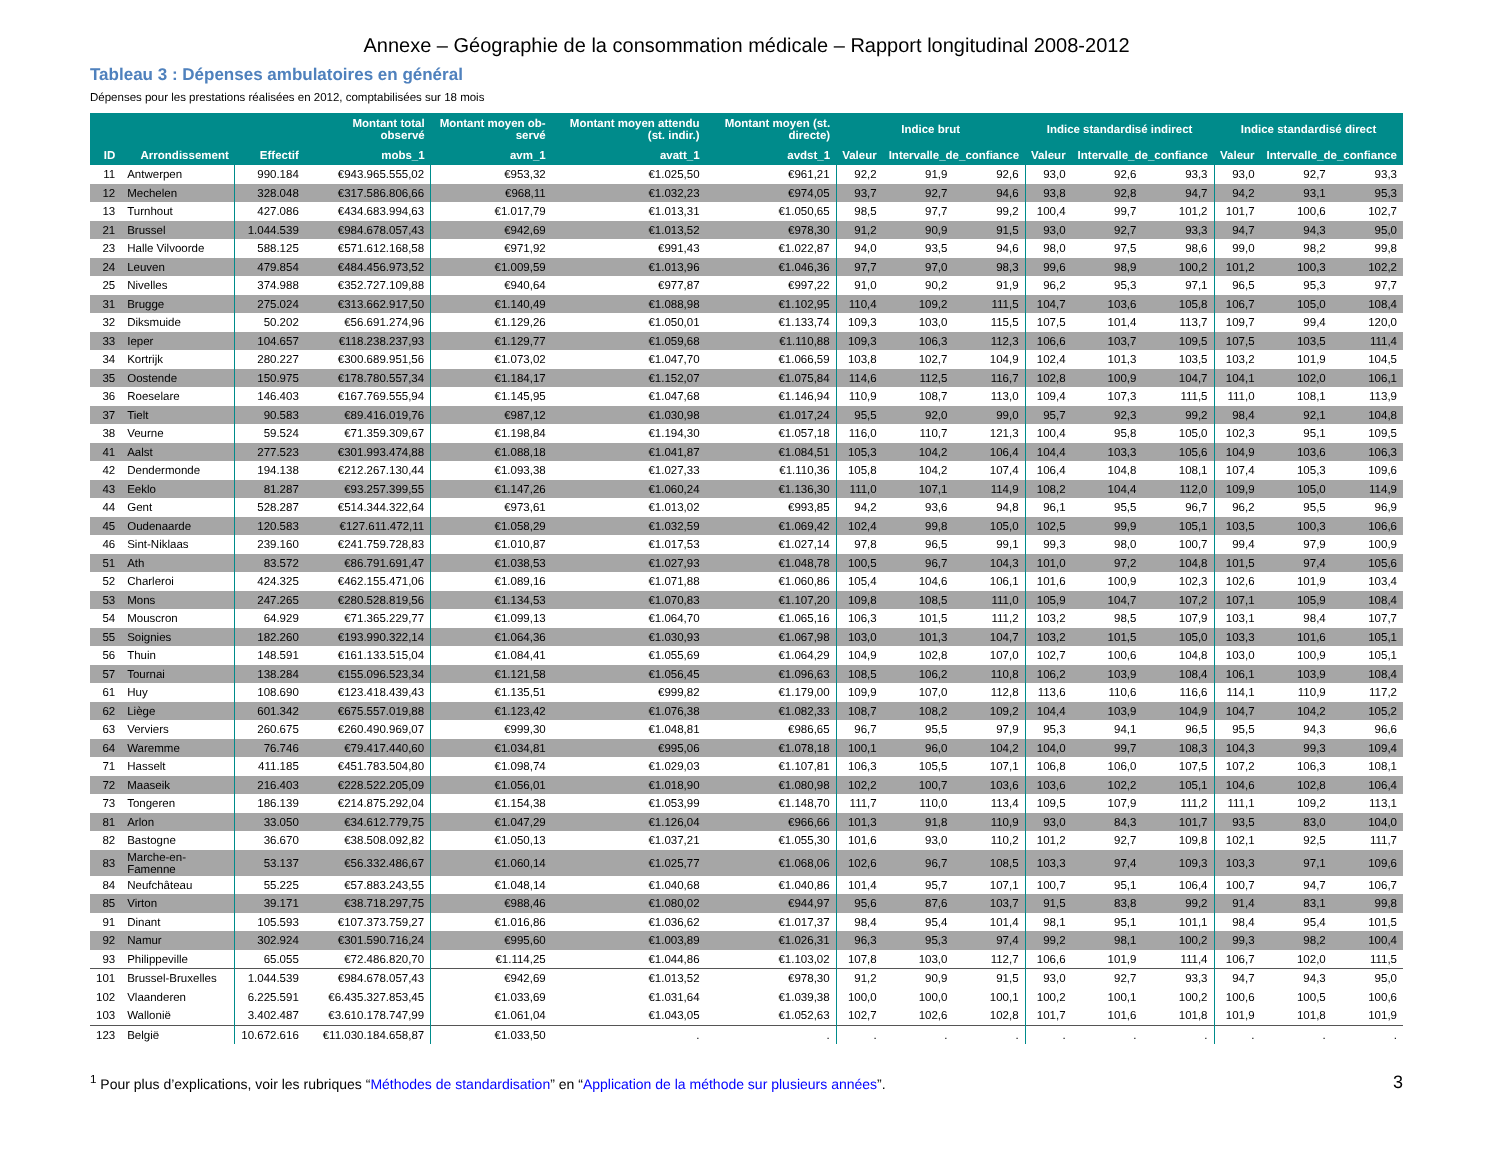Annexe – Géographie de la consommation médicale – Rapport longitudinal 2008-2012
Tableau 3 : Dépenses ambulatoires en général
Dépenses pour les prestations réalisées en 2012, comptabilisées sur 18 mois
| | | | Montant total observé | Montant moyen ob-servé | Montant moyen attendu (st. indir.) | Montant moyen (st. directe) | Indice brut | | | Indice standardisé indirect | | | Indice standardisé direct | | |
| --- | --- | --- | --- | --- | --- | --- | --- | --- | --- | --- | --- | --- | --- | --- | --- |
| ID | Arrondissement | Effectif | mobs_1 | avm_1 | avatt_1 | avdst_1 | Valeur | Intervalle_de_confiance | | Valeur | Intervalle_de_confiance | | Valeur | Intervalle_de_confiance | |
| 11 | Antwerpen | 990.184 | €943.965.555,02 | €953,32 | €1.025,50 | €961,21 | 92,2 | 91,9 | 92,6 | 93,0 | 92,6 | 93,3 | 93,0 | 92,7 | 93,3 |
| 12 | Mechelen | 328.048 | €317.586.806,66 | €968,11 | €1.032,23 | €974,05 | 93,7 | 92,7 | 94,6 | 93,8 | 92,8 | 94,7 | 94,2 | 93,1 | 95,3 |
| 13 | Turnhout | 427.086 | €434.683.994,63 | €1.017,79 | €1.013,31 | €1.050,65 | 98,5 | 97,7 | 99,2 | 100,4 | 99,7 | 101,2 | 101,7 | 100,6 | 102,7 |
| 21 | Brussel | 1.044.539 | €984.678.057,43 | €942,69 | €1.013,52 | €978,30 | 91,2 | 90,9 | 91,5 | 93,0 | 92,7 | 93,3 | 94,7 | 94,3 | 95,0 |
| 23 | Halle Vilvoorde | 588.125 | €571.612.168,58 | €971,92 | €991,43 | €1.022,87 | 94,0 | 93,5 | 94,6 | 98,0 | 97,5 | 98,6 | 99,0 | 98,2 | 99,8 |
| 24 | Leuven | 479.854 | €484.456.973,52 | €1.009,59 | €1.013,96 | €1.046,36 | 97,7 | 97,0 | 98,3 | 99,6 | 98,9 | 100,2 | 101,2 | 100,3 | 102,2 |
| 25 | Nivelles | 374.988 | €352.727.109,88 | €940,64 | €977,87 | €997,22 | 91,0 | 90,2 | 91,9 | 96,2 | 95,3 | 97,1 | 96,5 | 95,3 | 97,7 |
| 31 | Brugge | 275.024 | €313.662.917,50 | €1.140,49 | €1.088,98 | €1.102,95 | 110,4 | 109,2 | 111,5 | 104,7 | 103,6 | 105,8 | 106,7 | 105,0 | 108,4 |
| 32 | Diksmuide | 50.202 | €56.691.274,96 | €1.129,26 | €1.050,01 | €1.133,74 | 109,3 | 103,0 | 115,5 | 107,5 | 101,4 | 113,7 | 109,7 | 99,4 | 120,0 |
| 33 | Ieper | 104.657 | €118.238.237,93 | €1.129,77 | €1.059,68 | €1.110,88 | 109,3 | 106,3 | 112,3 | 106,6 | 103,7 | 109,5 | 107,5 | 103,5 | 111,4 |
| 34 | Kortrijk | 280.227 | €300.689.951,56 | €1.073,02 | €1.047,70 | €1.066,59 | 103,8 | 102,7 | 104,9 | 102,4 | 101,3 | 103,5 | 103,2 | 101,9 | 104,5 |
| 35 | Oostende | 150.975 | €178.780.557,34 | €1.184,17 | €1.152,07 | €1.075,84 | 114,6 | 112,5 | 116,7 | 102,8 | 100,9 | 104,7 | 104,1 | 102,0 | 106,1 |
| 36 | Roeselare | 146.403 | €167.769.555,94 | €1.145,95 | €1.047,68 | €1.146,94 | 110,9 | 108,7 | 113,0 | 109,4 | 107,3 | 111,5 | 111,0 | 108,1 | 113,9 |
| 37 | Tielt | 90.583 | €89.416.019,76 | €987,12 | €1.030,98 | €1.017,24 | 95,5 | 92,0 | 99,0 | 95,7 | 92,3 | 99,2 | 98,4 | 92,1 | 104,8 |
| 38 | Veurne | 59.524 | €71.359.309,67 | €1.198,84 | €1.194,30 | €1.057,18 | 116,0 | 110,7 | 121,3 | 100,4 | 95,8 | 105,0 | 102,3 | 95,1 | 109,5 |
| 41 | Aalst | 277.523 | €301.993.474,88 | €1.088,18 | €1.041,87 | €1.084,51 | 105,3 | 104,2 | 106,4 | 104,4 | 103,3 | 105,6 | 104,9 | 103,6 | 106,3 |
| 42 | Dendermonde | 194.138 | €212.267.130,44 | €1.093,38 | €1.027,33 | €1.110,36 | 105,8 | 104,2 | 107,4 | 106,4 | 104,8 | 108,1 | 107,4 | 105,3 | 109,6 |
| 43 | Eeklo | 81.287 | €93.257.399,55 | €1.147,26 | €1.060,24 | €1.136,30 | 111,0 | 107,1 | 114,9 | 108,2 | 104,4 | 112,0 | 109,9 | 105,0 | 114,9 |
| 44 | Gent | 528.287 | €514.344.322,64 | €973,61 | €1.013,02 | €993,85 | 94,2 | 93,6 | 94,8 | 96,1 | 95,5 | 96,7 | 96,2 | 95,5 | 96,9 |
| 45 | Oudenaarde | 120.583 | €127.611.472,11 | €1.058,29 | €1.032,59 | €1.069,42 | 102,4 | 99,8 | 105,0 | 102,5 | 99,9 | 105,1 | 103,5 | 100,3 | 106,6 |
| 46 | Sint-Niklaas | 239.160 | €241.759.728,83 | €1.010,87 | €1.017,53 | €1.027,14 | 97,8 | 96,5 | 99,1 | 99,3 | 98,0 | 100,7 | 99,4 | 97,9 | 100,9 |
| 51 | Ath | 83.572 | €86.791.691,47 | €1.038,53 | €1.027,93 | €1.048,78 | 100,5 | 96,7 | 104,3 | 101,0 | 97,2 | 104,8 | 101,5 | 97,4 | 105,6 |
| 52 | Charleroi | 424.325 | €462.155.471,06 | €1.089,16 | €1.071,88 | €1.060,86 | 105,4 | 104,6 | 106,1 | 101,6 | 100,9 | 102,3 | 102,6 | 101,9 | 103,4 |
| 53 | Mons | 247.265 | €280.528.819,56 | €1.134,53 | €1.070,83 | €1.107,20 | 109,8 | 108,5 | 111,0 | 105,9 | 104,7 | 107,2 | 107,1 | 105,9 | 108,4 |
| 54 | Mouscron | 64.929 | €71.365.229,77 | €1.099,13 | €1.064,70 | €1.065,16 | 106,3 | 101,5 | 111,2 | 103,2 | 98,5 | 107,9 | 103,1 | 98,4 | 107,7 |
| 55 | Soignies | 182.260 | €193.990.322,14 | €1.064,36 | €1.030,93 | €1.067,98 | 103,0 | 101,3 | 104,7 | 103,2 | 101,5 | 105,0 | 103,3 | 101,6 | 105,1 |
| 56 | Thuin | 148.591 | €161.133.515,04 | €1.084,41 | €1.055,69 | €1.064,29 | 104,9 | 102,8 | 107,0 | 102,7 | 100,6 | 104,8 | 103,0 | 100,9 | 105,1 |
| 57 | Tournai | 138.284 | €155.096.523,34 | €1.121,58 | €1.056,45 | €1.096,63 | 108,5 | 106,2 | 110,8 | 106,2 | 103,9 | 108,4 | 106,1 | 103,9 | 108,4 |
| 61 | Huy | 108.690 | €123.418.439,43 | €1.135,51 | €999,82 | €1.179,00 | 109,9 | 107,0 | 112,8 | 113,6 | 110,6 | 116,6 | 114,1 | 110,9 | 117,2 |
| 62 | Liège | 601.342 | €675.557.019,88 | €1.123,42 | €1.076,38 | €1.082,33 | 108,7 | 108,2 | 109,2 | 104,4 | 103,9 | 104,9 | 104,7 | 104,2 | 105,2 |
| 63 | Verviers | 260.675 | €260.490.969,07 | €999,30 | €1.048,81 | €986,65 | 96,7 | 95,5 | 97,9 | 95,3 | 94,1 | 96,5 | 95,5 | 94,3 | 96,6 |
| 64 | Waremme | 76.746 | €79.417.440,60 | €1.034,81 | €995,06 | €1.078,18 | 100,1 | 96,0 | 104,2 | 104,0 | 99,7 | 108,3 | 104,3 | 99,3 | 109,4 |
| 71 | Hasselt | 411.185 | €451.783.504,80 | €1.098,74 | €1.029,03 | €1.107,81 | 106,3 | 105,5 | 107,1 | 106,8 | 106,0 | 107,5 | 107,2 | 106,3 | 108,1 |
| 72 | Maaseik | 216.403 | €228.522.205,09 | €1.056,01 | €1.018,90 | €1.080,98 | 102,2 | 100,7 | 103,6 | 103,6 | 102,2 | 105,1 | 104,6 | 102,8 | 106,4 |
| 73 | Tongeren | 186.139 | €214.875.292,04 | €1.154,38 | €1.053,99 | €1.148,70 | 111,7 | 110,0 | 113,4 | 109,5 | 107,9 | 111,2 | 111,1 | 109,2 | 113,1 |
| 81 | Arlon | 33.050 | €34.612.779,75 | €1.047,29 | €1.126,04 | €966,66 | 101,3 | 91,8 | 110,9 | 93,0 | 84,3 | 101,7 | 93,5 | 83,0 | 104,0 |
| 82 | Bastogne | 36.670 | €38.508.092,82 | €1.050,13 | €1.037,21 | €1.055,30 | 101,6 | 93,0 | 110,2 | 101,2 | 92,7 | 109,8 | 102,1 | 92,5 | 111,7 |
| 83 | Marche-en-Famenne | 53.137 | €56.332.486,67 | €1.060,14 | €1.025,77 | €1.068,06 | 102,6 | 96,7 | 108,5 | 103,3 | 97,4 | 109,3 | 103,3 | 97,1 | 109,6 |
| 84 | Neufchâteau | 55.225 | €57.883.243,55 | €1.048,14 | €1.040,68 | €1.040,86 | 101,4 | 95,7 | 107,1 | 100,7 | 95,1 | 106,4 | 100,7 | 94,7 | 106,7 |
| 85 | Virton | 39.171 | €38.718.297,75 | €988,46 | €1.080,02 | €944,97 | 95,6 | 87,6 | 103,7 | 91,5 | 83,8 | 99,2 | 91,4 | 83,1 | 99,8 |
| 91 | Dinant | 105.593 | €107.373.759,27 | €1.016,86 | €1.036,62 | €1.017,37 | 98,4 | 95,4 | 101,4 | 98,1 | 95,1 | 101,1 | 98,4 | 95,4 | 101,5 |
| 92 | Namur | 302.924 | €301.590.716,24 | €995,60 | €1.003,89 | €1.026,31 | 96,3 | 95,3 | 97,4 | 99,2 | 98,1 | 100,2 | 99,3 | 98,2 | 100,4 |
| 93 | Philippeville | 65.055 | €72.486.820,70 | €1.114,25 | €1.044,86 | €1.103,02 | 107,8 | 103,0 | 112,7 | 106,6 | 101,9 | 111,4 | 106,7 | 102,0 | 111,5 |
| 101 | Brussel-Bruxelles | 1.044.539 | €984.678.057,43 | €942,69 | €1.013,52 | €978,30 | 91,2 | 90,9 | 91,5 | 93,0 | 92,7 | 93,3 | 94,7 | 94,3 | 95,0 |
| 102 | Vlaanderen | 6.225.591 | €6.435.327.853,45 | €1.033,69 | €1.031,64 | €1.039,38 | 100,0 | 100,0 | 100,1 | 100,2 | 100,1 | 100,2 | 100,6 | 100,5 | 100,6 |
| 103 | Wallonië | 3.402.487 | €3.610.178.747,99 | €1.061,04 | €1.043,05 | €1.052,63 | 102,7 | 102,6 | 102,8 | 101,7 | 101,6 | 101,8 | 101,9 | 101,8 | 101,9 |
| 123 | België | 10.672.616 | €11.030.184.658,87 | €1.033,50 | . | . | . | . | . | . | . | . | . | . | . |
<sup>1</sup> Pour plus d’explications, voir les rubriques “Méthodes de standardisation” en “Application de la méthode sur plusieurs années”.
3